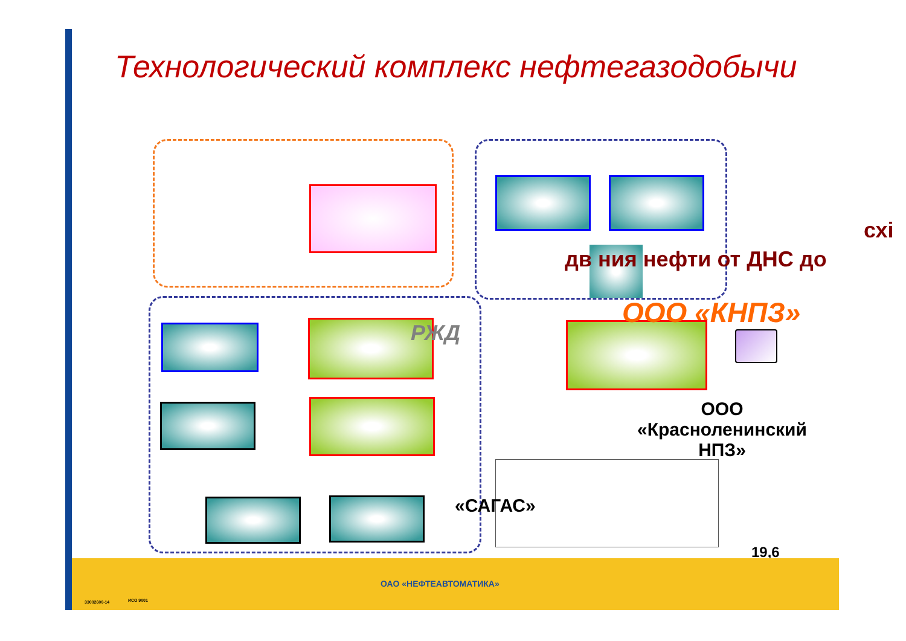Технологический комплекс нефтегазодобычи
схі
дв ния нефти от ДНС до
ООО «КНПЗ»
РЖД
ООО
«Красноленинский
НПЗ»
«САГАС»
19,6
ОАО «НЕФТЕАВТОМАТИКА»
33002600-14 ИСО 9001